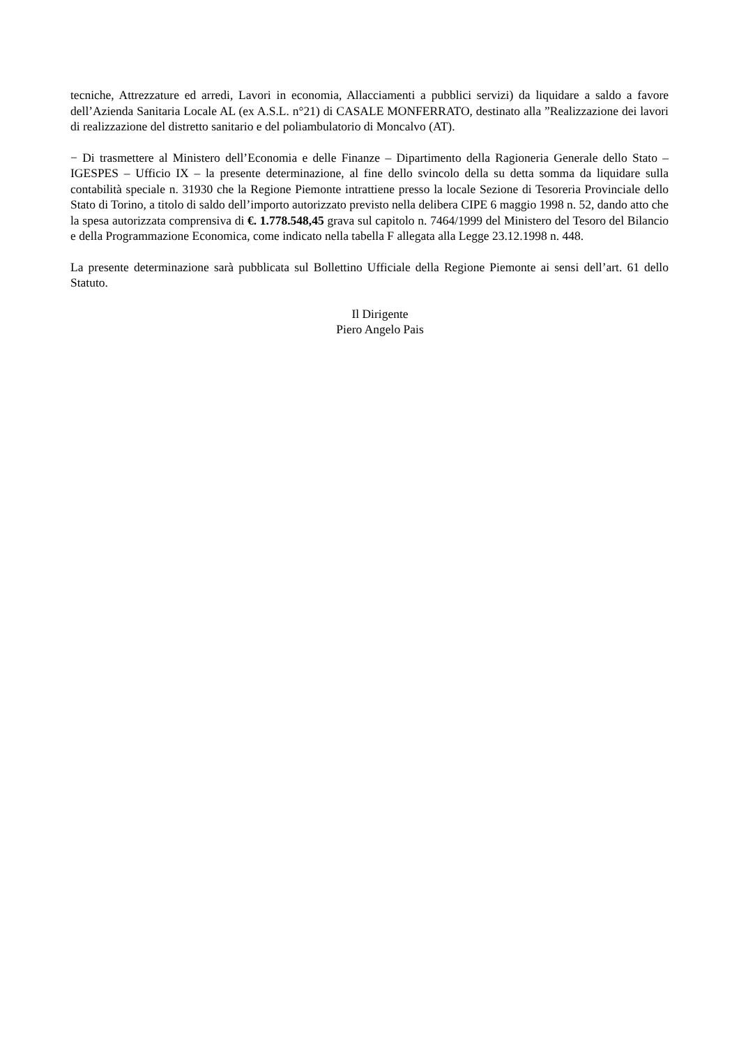tecniche, Attrezzature ed arredi, Lavori in economia, Allacciamenti a pubblici servizi) da liquidare a saldo a favore dell’Azienda Sanitaria Locale AL (ex A.S.L. n°21) di CASALE MONFERRATO, destinato alla ”Realizzazione dei lavori di realizzazione del distretto sanitario e del poliambulatorio di Moncalvo (AT).
− Di trasmettere al Ministero dell’Economia e delle Finanze – Dipartimento della Ragioneria Generale dello Stato – IGESPES – Ufficio IX – la presente determinazione, al fine dello svincolo della su detta somma da liquidare sulla contabilità speciale n. 31930 che la Regione Piemonte intrattiene presso la locale Sezione di Tesoreria Provinciale dello Stato di Torino, a titolo di saldo dell’importo autorizzato previsto nella delibera CIPE 6 maggio 1998 n. 52, dando atto che la spesa autorizzata comprensiva di €. 1.778.548,45 grava sul capitolo n. 7464/1999 del Ministero del Tesoro del Bilancio e della Programmazione Economica, come indicato nella tabella F allegata alla Legge 23.12.1998 n. 448.
La presente determinazione sarà pubblicata sul Bollettino Ufficiale della Regione Piemonte ai sensi dell’art. 61 dello Statuto.
Il Dirigente
Piero Angelo Pais